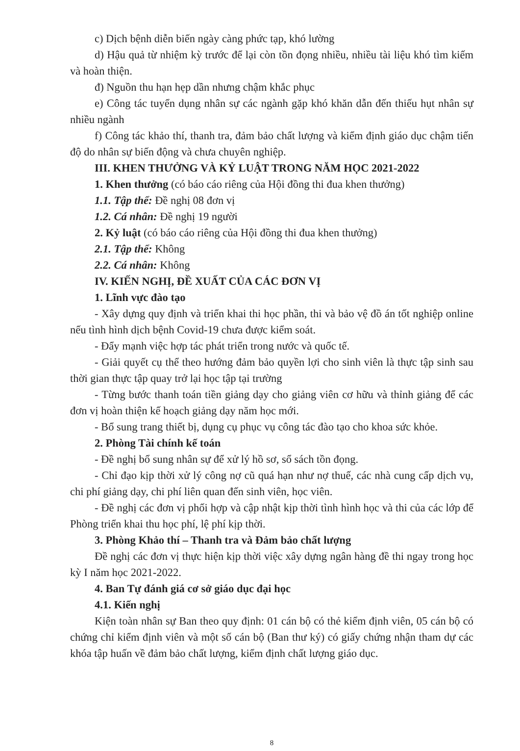c) Dịch bệnh diễn biến ngày càng phức tạp, khó lường
d) Hậu quả từ nhiệm kỳ trước để lại còn tồn đọng nhiều, nhiều tài liệu khó tìm kiếm và hoàn thiện.
đ) Nguồn thu hạn hẹp dần nhưng chậm khắc phục
e) Công tác tuyển dụng nhân sự các ngành gặp khó khăn dẫn đến thiếu hụt nhân sự nhiều ngành
f) Công tác khảo thí, thanh tra, đảm bảo chất lượng và kiểm định giáo dục chậm tiến độ do nhân sự biến động và chưa chuyên nghiệp.
III. KHEN THƯỞNG VÀ KỶ LUẬT TRONG NĂM HỌC 2021-2022
1. Khen thưởng (có báo cáo riêng của Hội đồng thi đua khen thưởng)
1.1. Tập thể: Đề nghị 08 đơn vị
1.2. Cá nhân: Đề nghị 19 người
2. Kỷ luật (có báo cáo riêng của Hội đồng thi đua khen thưởng)
2.1. Tập thể: Không
2.2. Cá nhân: Không
IV. KIẾN NGHỊ, ĐỀ XUẤT CỦA CÁC ĐƠN VỊ
1. Lĩnh vực đào tạo
- Xây dựng quy định và triển khai thi học phần, thi và bảo vệ đồ án tốt nghiệp online nếu tình hình dịch bệnh Covid-19 chưa được kiểm soát.
- Đẩy mạnh việc hợp tác phát triển trong nước và quốc tế.
- Giải quyết cụ thể theo hướng đảm bảo quyền lợi cho sinh viên là thực tập sinh sau thời gian thực tập quay trở lại học tập tại trường
- Từng bước thanh toán tiền giảng dạy cho giảng viên cơ hữu và thỉnh giảng để các đơn vị hoàn thiện kế hoạch giảng dạy năm học mới.
- Bổ sung trang thiết bị, dụng cụ phục vụ công tác đào tạo cho khoa sức khỏe.
2. Phòng Tài chính kế toán
- Đề nghị bổ sung nhân sự để xử lý hồ sơ, sổ sách tồn đọng.
- Chỉ đạo kịp thời xử lý công nợ cũ quá hạn như nợ thuế, các nhà cung cấp dịch vụ, chi phí giảng dạy, chi phí liên quan đến sinh viên, học viên.
- Đề nghị các đơn vị phối hợp và cập nhật kịp thời tình hình học và thi của các lớp để Phòng triển khai thu học phí, lệ phí kịp thời.
3. Phòng Khảo thí – Thanh tra và Đảm bảo chất lượng
Đề nghị các đơn vị thực hiện kịp thời việc xây dựng ngân hàng đề thi ngay trong học kỳ I năm học 2021-2022.
4. Ban Tự đánh giá cơ sở giáo dục đại học
4.1. Kiến nghị
Kiện toàn nhân sự Ban theo quy định: 01 cán bộ có thẻ kiểm định viên, 05 cán bộ có chứng chỉ kiểm định viên và một số cán bộ (Ban thư ký) có giấy chứng nhận tham dự các khóa tập huấn về đảm bảo chất lượng, kiểm định chất lượng giáo dục.
8